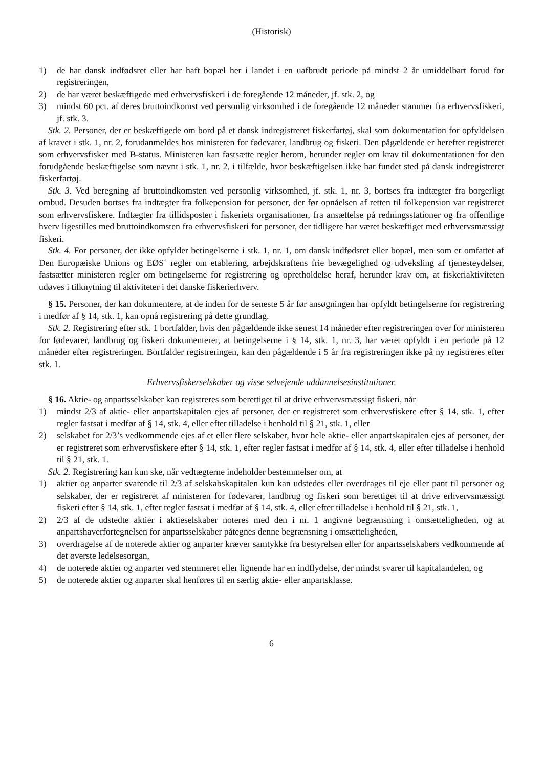(Historisk)
1) de har dansk indfødsret eller har haft bopæl her i landet i en uafbrudt periode på mindst 2 år umiddelbart forud for registreringen,
2) de har været beskæftigede med erhvervsfiskeri i de foregående 12 måneder, jf. stk. 2, og
3) mindst 60 pct. af deres bruttoindkomst ved personlig virksomhed i de foregående 12 måneder stammer fra erhvervsfiskeri, jf. stk. 3.
Stk. 2. Personer, der er beskæftigede om bord på et dansk indregistreret fiskerfartøj, skal som dokumentation for opfyldelsen af kravet i stk. 1, nr. 2, forudanmeldes hos ministeren for fødevarer, landbrug og fiskeri. Den pågældende er herefter registreret som erhvervsfisker med B-status. Ministeren kan fastsætte regler herom, herunder regler om krav til dokumentationen for den forudgående beskæftigelse som nævnt i stk. 1, nr. 2, i tilfælde, hvor beskæftigelsen ikke har fundet sted på dansk indregistreret fiskerfartøj.
Stk. 3. Ved beregning af bruttoindkomsten ved personlig virksomhed, jf. stk. 1, nr. 3, bortses fra indtægter fra borgerligt ombud. Desuden bortses fra indtægter fra folkepension for personer, der før opnåelsen af retten til folkepension var registreret som erhvervsfiskere. Indtægter fra tillidsposter i fiskeriets organisationer, fra ansættelse på redningsstationer og fra offentlige hverv ligestilles med bruttoindkomsten fra erhvervsfiskeri for personer, der tidligere har været beskæftiget med erhvervsmæssigt fiskeri.
Stk. 4. For personer, der ikke opfylder betingelserne i stk. 1, nr. 1, om dansk indfødsret eller bopæl, men som er omfattet af Den Europæiske Unions og EØS´ regler om etablering, arbejdskraftens frie bevægelighed og udveksling af tjenesteydelser, fastsætter ministeren regler om betingelserne for registrering og opretholdelse heraf, herunder krav om, at fiskeriaktiviteten udøves i tilknytning til aktiviteter i det danske fiskerierhverv.
§ 15. Personer, der kan dokumentere, at de inden for de seneste 5 år før ansøgningen har opfyldt betingelserne for registrering i medfør af § 14, stk. 1, kan opnå registrering på dette grundlag.
Stk. 2. Registrering efter stk. 1 bortfalder, hvis den pågældende ikke senest 14 måneder efter registreringen over for ministeren for fødevarer, landbrug og fiskeri dokumenterer, at betingelserne i § 14, stk. 1, nr. 3, har været opfyldt i en periode på 12 måneder efter registreringen. Bortfalder registreringen, kan den pågældende i 5 år fra registreringen ikke på ny registreres efter stk. 1.
Erhvervsfiskerselskaber og visse selvejende uddannelsesinstitutioner.
§ 16. Aktie- og anpartsselskaber kan registreres som berettiget til at drive erhvervsmæssigt fiskeri, når
1) mindst 2/3 af aktie- eller anpartskapitalen ejes af personer, der er registreret som erhvervsfiskere efter § 14, stk. 1, efter regler fastsat i medfør af § 14, stk. 4, eller efter tilladelse i henhold til § 21, stk. 1, eller
2) selskabet for 2/3’s vedkommende ejes af et eller flere selskaber, hvor hele aktie- eller anpartskapitalen ejes af personer, der er registreret som erhvervsfiskere efter § 14, stk. 1, efter regler fastsat i medfør af § 14, stk. 4, eller efter tilladelse i henhold til § 21, stk. 1.
Stk. 2. Registrering kan kun ske, når vedtægterne indeholder bestemmelser om, at
1) aktier og anparter svarende til 2/3 af selskabskapitalen kun kan udstedes eller overdrages til eje eller pant til personer og selskaber, der er registreret af ministeren for fødevarer, landbrug og fiskeri som berettiget til at drive erhvervsmæssigt fiskeri efter § 14, stk. 1, efter regler fastsat i medfør af § 14, stk. 4, eller efter tilladelse i henhold til § 21, stk. 1,
2) 2/3 af de udstedte aktier i aktieselskaber noteres med den i nr. 1 angivne begrænsning i omsætteligheden, og at anpartshaverfortegnelsen for anpartsselskaber påtegnes denne begrænsning i omsætteligheden,
3) overdragelse af de noterede aktier og anparter kræver samtykke fra bestyrelsen eller for anpartsselskabers vedkommende af det øverste ledelsesorgan,
4) de noterede aktier og anparter ved stemmeret eller lignende har en indflydelse, der mindst svarer til kapitalandelen, og
5) de noterede aktier og anparter skal henføres til en særlig aktie- eller anpartsklasse.
6